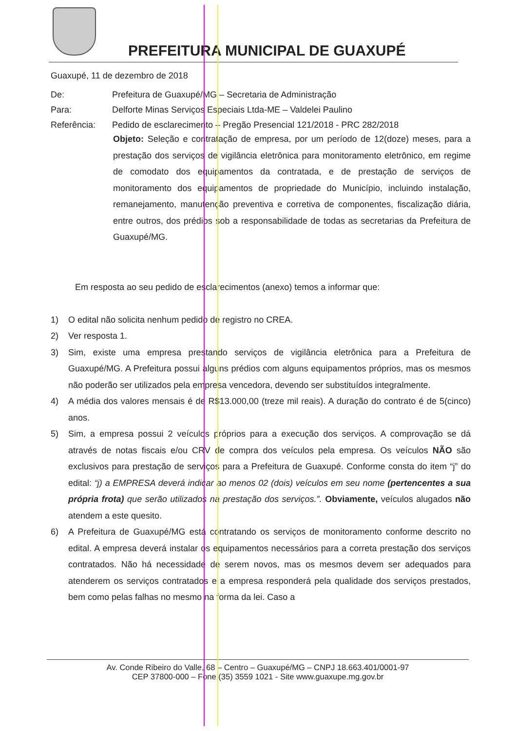PREFEITURA MUNICIPAL DE GUAXUPÉ
Guaxupé, 11 de dezembro de 2018
De: Prefeitura de Guaxupé/MG – Secretaria de Administração
Para: Delforte Minas Serviços Especiais Ltda-ME – Valdelei Paulino
Referência: Pedido de esclarecimento – Pregão Presencial 121/2018 - PRC 282/2018
Objeto: Seleção e contratação de empresa, por um período de 12(doze) meses, para a prestação dos serviços de vigilância eletrônica para monitoramento eletrônico, em regime de comodato dos equipamentos da contratada, e de prestação de serviços de monitoramento dos equipamentos de propriedade do Município, incluindo instalação, remanejamento, manutenção preventiva e corretiva de componentes, fiscalização diária, entre outros, dos prédios sob a responsabilidade de todas as secretarias da Prefeitura de Guaxupé/MG.
Em resposta ao seu pedido de esclarecimentos (anexo) temos a informar que:
1) O edital não solicita nenhum pedido de registro no CREA.
2) Ver resposta 1.
3) Sim, existe uma empresa prestando serviços de vigilância eletrônica para a Prefeitura de Guaxupé/MG. A Prefeitura possui alguns prédios com alguns equipamentos próprios, mas os mesmos não poderão ser utilizados pela empresa vencedora, devendo ser substituídos integralmente.
4) A média dos valores mensais é de R$13.000,00 (treze mil reais). A duração do contrato é de 5(cinco) anos.
5) Sim, a empresa possui 2 veículos próprios para a execução dos serviços. A comprovação se dá através de notas fiscais e/ou CRV de compra dos veículos pela empresa. Os veículos NÃO são exclusivos para prestação de serviços para a Prefeitura de Guaxupé. Conforme consta do item “j” do edital: “j) a EMPRESA deverá indicar ao menos 02 (dois) veículos em seu nome (pertencentes a sua própria frota) que serão utilizados na prestação dos serviços.”. Obviamente, veículos alugados não atendem a este quesito.
6) A Prefeitura de Guaxupé/MG está contratando os serviços de monitoramento conforme descrito no edital. A empresa deverá instalar os equipamentos necessários para a correta prestação dos serviços contratados. Não há necessidade de serem novos, mas os mesmos devem ser adequados para atenderem os serviços contratados e a empresa responderá pela qualidade dos serviços prestados, bem como pelas falhas no mesmo na forma da lei. Caso a
Av. Conde Ribeiro do Valle, 68 – Centro – Guaxupé/MG – CNPJ 18.663.401/0001-97
CEP 37800-000 – Fone (35) 3559 1021 - Site www.guaxupe.mg.gov.br